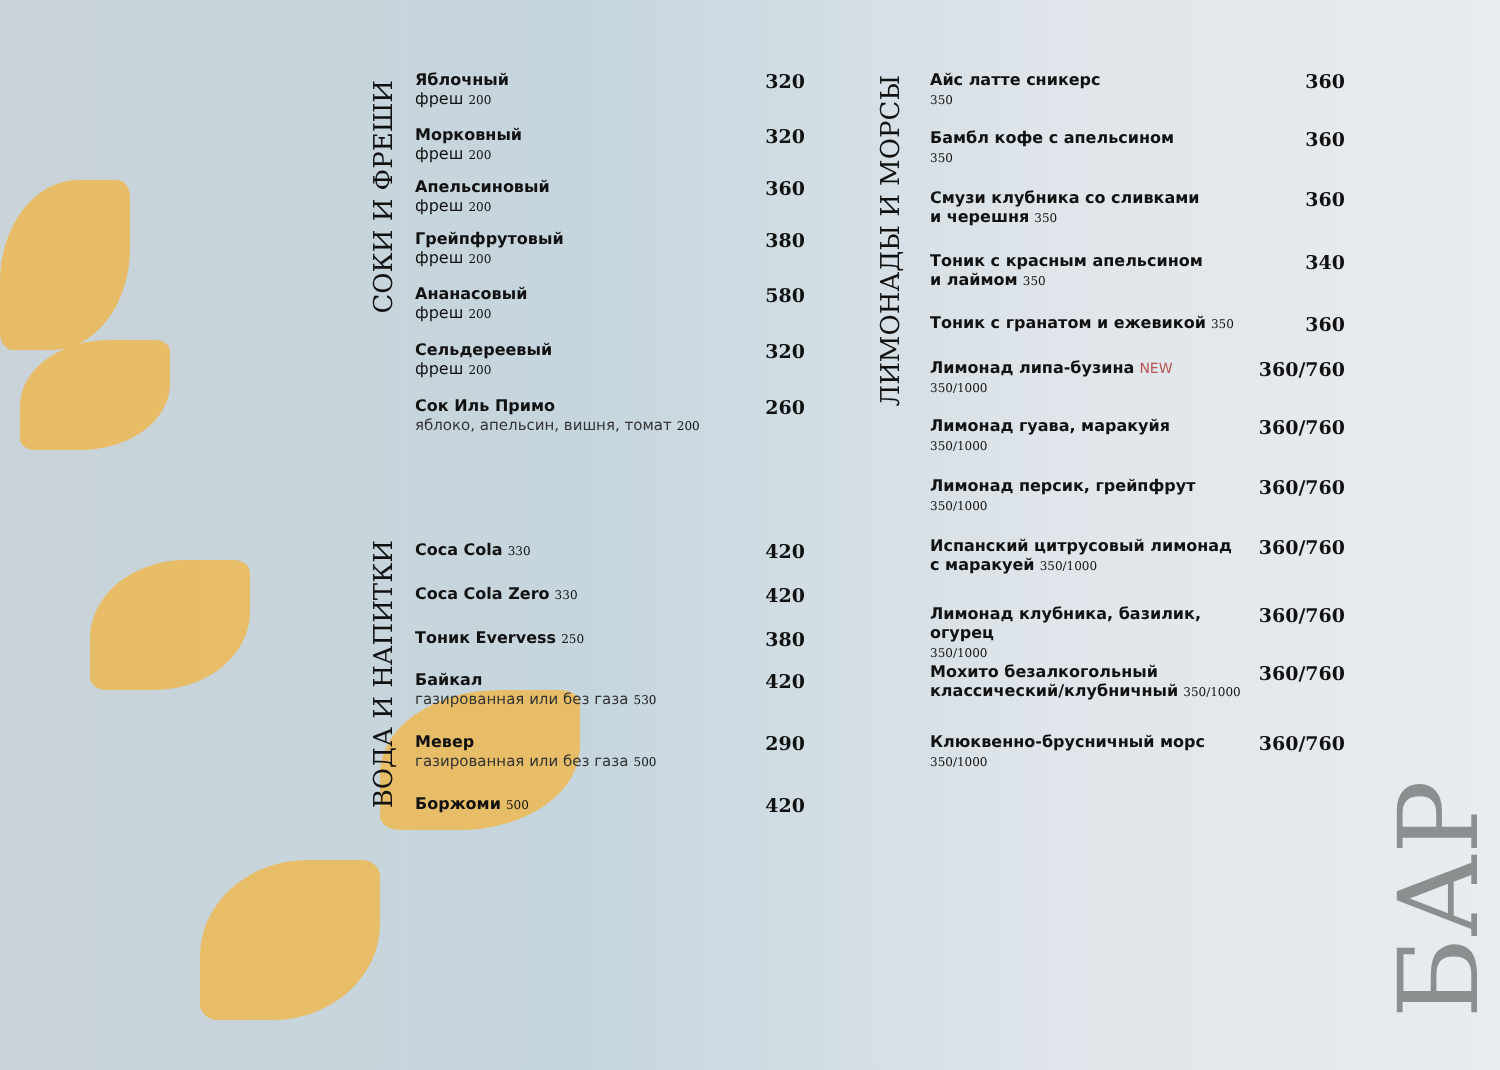СОКИ И ФРЕШИ
ВОДА И НАПИТКИ
ЛИМОНАДЫ И МОРСЫ
БАР
Яблочный
фреш 200
320
Морковный
фреш 200
320
Апельсиновый
фреш 200
360
Грейпфрутовый
фреш 200
380
Ананасовый
фреш 200
580
Сельдереевый
фреш 200
320
Сок Иль Примо
яблоко, апельсин, вишня, томат 200
260
Coca Cola 330
420
Coca Cola Zero 330
420
Тоник Evervess 250
380
Байкал
газированная или без газа 530
420
Мевер
газированная или без газа 500
290
Боржоми 500
420
Айс латте сникерс
350
360
Бамбл кофе с апельсином
350
360
Смузи клубника со сливками
и черешня 350
360
Тоник с красным апельсином
и лаймом 350
340
Тоник с гранатом и ежевикой 350
360
Лимонад липа-бузина NEW
350/1000
360/760
Лимонад гуава, маракуйя
350/1000
360/760
Лимонад персик, грейпфрут
350/1000
360/760
Испанский цитрусовый лимонад
с маракуей 350/1000
360/760
Лимонад клубника, базилик, огурец
350/1000
360/760
Мохито безалкогольный
классический/клубничный 350/1000
360/760
Клюквенно-брусничный морс
350/1000
360/760